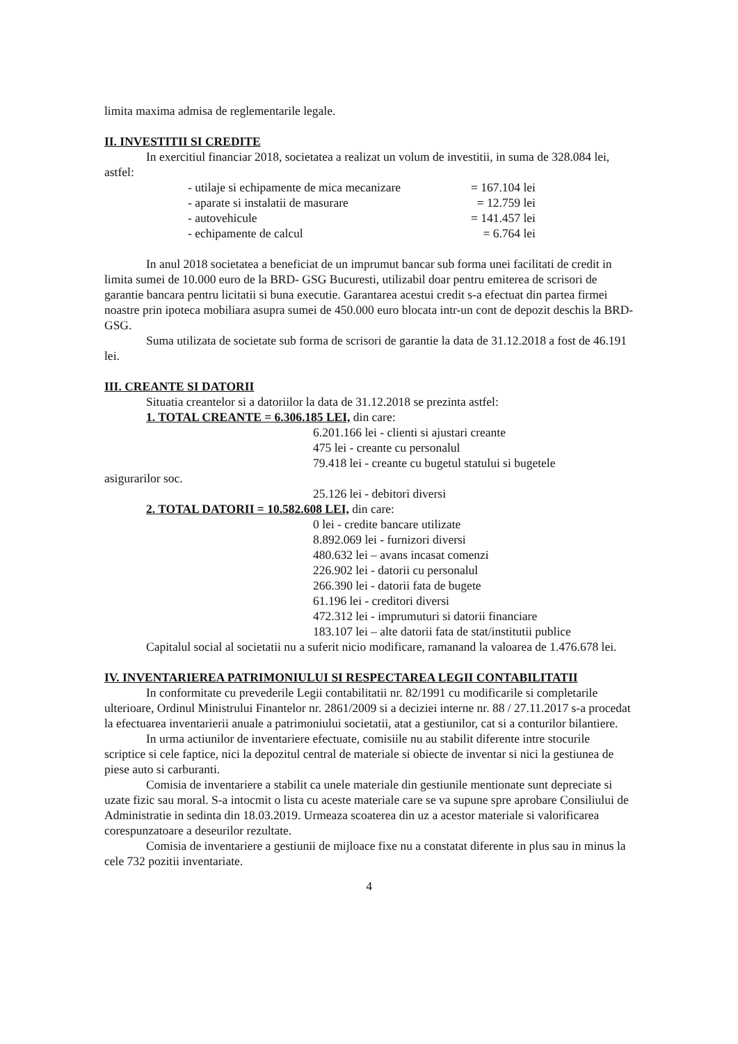limita maxima admisa de reglementarile legale.
II. INVESTITII SI CREDITE
In exercitiul financiar 2018, societatea a realizat un volum de investitii, in suma de 328.084 lei, astfel:
- utilaje si echipamente de mica mecanizare = 167.104 lei
- aparate si instalatii de masurare = 12.759 lei
- autovehicule = 141.457 lei
- echipamente de calcul = 6.764 lei
In anul 2018 societatea a beneficiat de un imprumut bancar sub forma unei facilitati de credit in limita sumei de 10.000 euro de la BRD- GSG Bucuresti, utilizabil doar pentru emiterea de scrisori de garantie bancara pentru licitatii si buna executie. Garantarea acestui credit s-a efectuat din partea firmei noastre prin ipoteca mobiliara asupra sumei de 450.000 euro blocata intr-un cont de depozit deschis la BRD-GSG.
Suma utilizata de societate sub forma de scrisori de garantie la data de 31.12.2018 a fost de 46.191 lei.
III. CREANTE SI DATORII
Situatia creantelor si a datoriilor la data de 31.12.2018 se prezinta astfel:
1. TOTAL CREANTE = 6.306.185 LEI, din care:
6.201.166 lei - clienti si ajustari creante
475 lei - creante cu personalul
79.418 lei - creante cu bugetul statului si bugetele
asigurarilor soc.
25.126 lei - debitori diversi
2. TOTAL DATORII = 10.582.608 LEI, din care:
0 lei - credite bancare utilizate
8.892.069 lei - furnizori diversi
480.632 lei – avans incasat comenzi
226.902 lei - datorii cu personalul
266.390 lei - datorii fata de bugete
61.196 lei - creditori diversi
472.312 lei - imprumuturi si datorii financiare
183.107 lei – alte datorii fata de stat/institutii publice
Capitalul social al societatii nu a suferit nicio modificare, ramanand la valoarea de 1.476.678 lei.
IV. INVENTARIEREA PATRIMONIULUI SI RESPECTAREA LEGII CONTABILITATII
In conformitate cu prevederile Legii contabilitatii nr. 82/1991 cu modificarile si completarile ulterioare, Ordinul Ministrului Finantelor nr. 2861/2009 si a deciziei interne nr. 88 / 27.11.2017 s-a procedat la efectuarea inventarierii anuale a patrimoniului societatii, atat a gestiunilor, cat si a conturilor bilantiere.
In urma actiunilor de inventariere efectuate, comisiile nu au stabilit diferente intre stocurile scriptice si cele faptice, nici la depozitul central de materiale si obiecte de inventar si nici la gestiunea de piese auto si carburanti.
Comisia de inventariere a stabilit ca unele materiale din gestiunile mentionate sunt depreciate si uzate fizic sau moral. S-a intocmit o lista cu aceste materiale care se va supune spre aprobare Consiliului de Administratie in sedinta din 18.03.2019. Urmeaza scoaterea din uz a acestor materiale si valorificarea corespunzatoare a deseurilor rezultate.
Comisia de inventariere a gestiunii de mijloace fixe nu a constatat diferente in plus sau in minus la cele 732 pozitii inventariate.
4